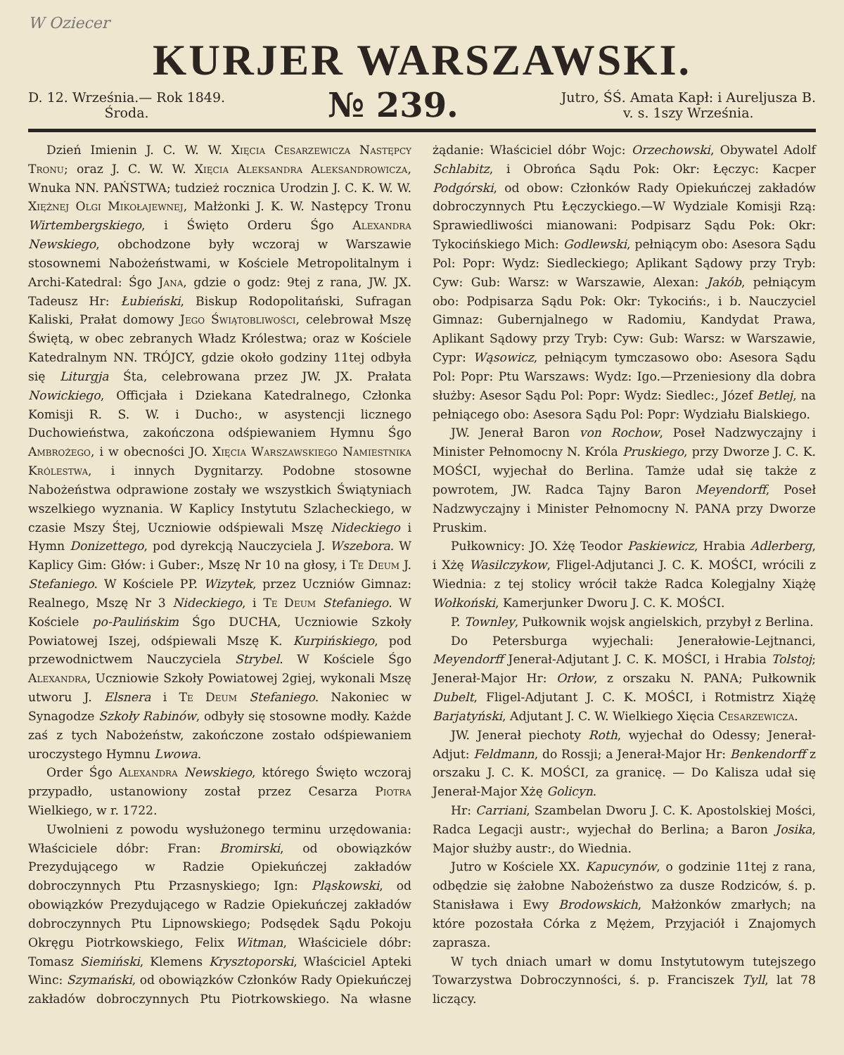W Oziecer
KURJER WARSZAWSKI.
D. 12. Września.— Rok 1849.
Środa.
№ 239.
Jutro, ŚŚ. Amata Kapł: i Aureljusza B.
v. s. 1szy Września.
Dzień Imienin J. C. W. W. Xięcia Cesarzewicza Następcy Tronu; oraz J. C. W. W. Xięcia Aleksandra Aleksandrowicza, Wnuka NN. PAŃSTWA; tudzież rocznica Urodzin J. C. K. W. W. Xiężnej Olgi Mikołajewnej, Małżonki J. K. W. Następcy Tronu Wirtembergskiego, i Święto Orderu Śgo Alexandra Newskiego, obchodzone były wczoraj w Warszawie stosownemi Nabożeństwami, w Kościele Metropolitalnym i Archi-Katedral: Śgo Jana, gdzie o godz: 9tej z rana, JW. JX. Tadeusz Hr: Łubieński, Biskup Rodopolitański, Sufragan Kaliski, Prałat domowy Jego Świątobliwości, celebrował Mszę Świętą, w obec zebranych Władz Królestwa; oraz w Kościele Katedralnym NN. TRÓJCY, gdzie około godziny 11tej odbyła się Liturgja Śta, celebrowana przez JW. JX. Prałata Nowickiego, Officjała i Dziekana Katedralnego, Członka Komisji R. S. W. i Ducho:, w asystencji licznego Duchowieństwa, zakończona odśpiewaniem Hymnu Śgo Ambrożego, i w obecności JO. Xięcia Warszawskiego Namiestnika Królestwa, i innych Dygnitarzy. Podobne stosowne Nabożeństwa odprawione zostały we wszystkich Świątyniach wszelkiego wyznania. W Kaplicy Instytutu Szlacheckiego, w czasie Mszy Śtej, Uczniowie odśpiewali Mszę Nideckiego i Hymn Donizettego, pod dyrekcją Nauczyciela J. Wszebora. W Kaplicy Gim: Głów: i Guber:, Mszę Nr 10 na głosy, i Te Deum J. Stefaniego. W Kościele PP. Wizytek, przez Uczniów Gimnaz: Realnego, Mszę Nr 3 Nideckiego, i Te Deum Stefaniego. W Kościele po-Paulińskim Śgo DUCHA, Uczniowie Szkoły Powiatowej Iszej, odśpiewali Mszę K. Kurpińskiego, pod przewodnictwem Nauczyciela Strybel. W Kościele Śgo Alexandra, Uczniowie Szkoły Powiatowej 2giej, wykonali Mszę utworu J. Elsnera i Te Deum Stefaniego. Nakoniec w Synagodze Szkoły Rabinów, odbyły się stosowne modły. Każde zaś z tych Nabożeństw, zakończone zostało odśpiewaniem uroczystego Hymnu Lwowa.
Order Śgo Alexandra Newskiego, którego Święto wczoraj przypadło, ustanowiony został przez Cesarza Piotra Wielkiego, w r. 1722.
Uwolnieni z powodu wysłużonego terminu urzędowania: Właściciele dóbr: Fran: Bromirski, od obowiązków Prezydującego w Radzie Opiekuńczej zakładów dobroczynnych Ptu Przasnyskiego; Ign: Pląskowski, od obowiązków Prezydującego w Radzie Opiekuńczej zakładów dobroczynnych Ptu Lipnowskiego; Podsędek Sądu Pokoju Okręgu Piotrkowskiego, Felix Witman, Właściciele dóbr: Tomasz Siemiński, Klemens Krysztoporski, Właściciel Apteki Winc: Szymański, od obowiązków Członków Rady Opiekuńczej zakładów dobroczynnych Ptu Piotrkowskiego. Na własne żądanie: Właściciel dóbr Wojc: Orzechowski, Obywatel Adolf Schlabitz, i Obrońca Sądu Pok: Okr: Łęczyc: Kacper Podgórski, od obow: Członków Rady Opiekuńczej zakładów dobroczynnych Ptu Łęczyckiego.—W Wydziale Komisji Rzą: Sprawiedliwości mianowani: Podpisarz Sądu Pok: Okr: Tykocińskiego Mich: Godlewski, pełniącym obo: Asesora Sądu Pol: Popr: Wydz: Siedleckiego; Aplikant Sądowy przy Tryb: Cyw: Gub: Warsz: w Warszawie, Alexan: Jakób, pełniącym obo: Podpisarza Sądu Pok: Okr: Tykocińs:, i b. Nauczyciel Gimnaz: Gubernjalnego w Radomiu, Kandydat Prawa, Aplikant Sądowy przy Tryb: Cyw: Gub: Warsz: w Warszawie, Cypr: Wąsowicz, pełniącym tymczasowo obo: Asesora Sądu Pol: Popr: Ptu Warszaws: Wydz: Igo.—Przeniesiony dla dobra służby: Asesor Sądu Pol: Popr: Wydz: Siedlec:, Józef Betlej, na pełniącego obo: Asesora Sądu Pol: Popr: Wydziału Bialskiego.
JW. Jenerał Baron von Rochow, Poseł Nadzwyczajny i Minister Pełnomocny N. Króla Pruskiego, przy Dworze J. C. K. MOŚCI, wyjechał do Berlina. Tamże udał się także z powrotem, JW. Radca Tajny Baron Meyendorff, Poseł Nadzwyczajny i Minister Pełnomocny N. PANA przy Dworze Pruskim.
Pułkownicy: JO. Xżę Teodor Paskiewicz, Hrabia Adlerberg, i Xżę Wasilczykow, Fligel-Adjutanci J. C. K. MOŚCI, wrócili z Wiednia: z tej stolicy wrócił także Radca Kolegjalny Xiążę Wołkoński, Kamerjunker Dworu J. C. K. MOŚCI.
P. Townley, Pułkownik wojsk angielskich, przybył z Berlina.
Do Petersburga wyjechali: Jenerałowie-Lejtnanci, Meyendorff Jenerał-Adjutant J. C. K. MOŚCI, i Hrabia Tolstoj; Jenerał-Major Hr: Orłow, z orszaku N. PANA; Pułkownik Dubelt, Fligel-Adjutant J. C. K. MOŚCI, i Rotmistrz Xiążę Barjatyński, Adjutant J. C. W. Wielkiego Xięcia Cesarzewicza.
JW. Jenerał piechoty Roth, wyjechał do Odessy; Jenerał-Adjut: Feldmann, do Rossji; a Jenerał-Major Hr: Benkendorff z orszaku J. C. K. MOŚCI, za granicę. — Do Kalisza udał się Jenerał-Major Xżę Golicyn.
Hr: Carriani, Szambelan Dworu J. C. K. Apostolskiej Mości, Radca Legacji austr:, wyjechał do Berlina; a Baron Josika, Major służby austr:, do Wiednia.
Jutro w Kościele XX. Kapucynów, o godzinie 11tej z rana, odbędzie się żałobne Nabożeństwo za dusze Rodziców, ś. p. Stanisława i Ewy Brodowskich, Małżonków zmarłych; na które pozostała Córka z Mężem, Przyjaciół i Znajomych zaprasza.
W tych dniach umarł w domu Instytutowym tutejszego Towarzystwa Dobroczynności, ś. p. Franciszek Tyll, lat 78 liczący.